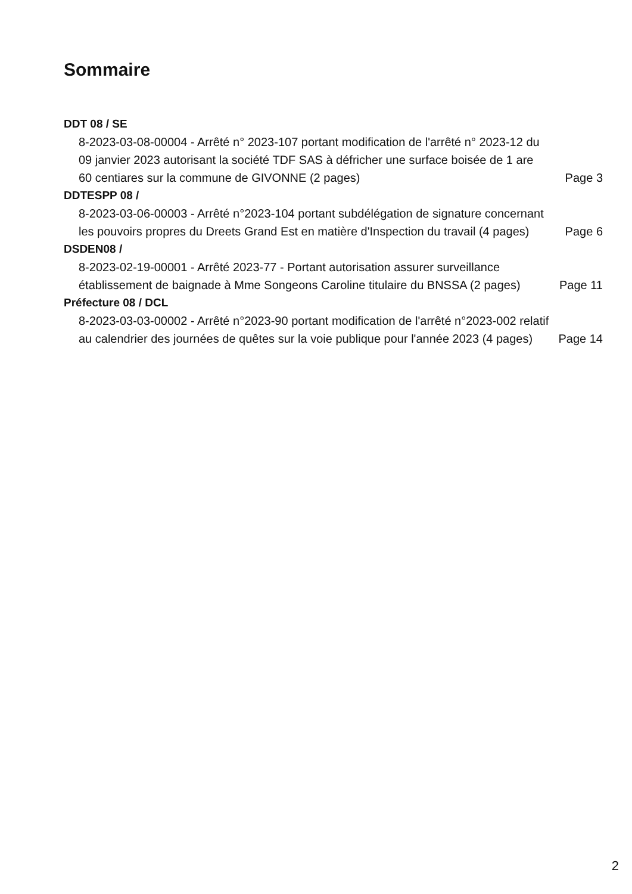Sommaire
DDT 08 / SE
8-2023-03-08-00004 - Arrêté n° 2023-107 portant modification de l'arrêté n° 2023-12 du 09 janvier 2023 autorisant la société TDF SAS à défricher une surface boisée de 1 are 60 centiares sur la commune de GIVONNE (2 pages)
Page 3
DDTESPP 08 /
8-2023-03-06-00003 - Arrêté n°2023-104 portant subdélégation de signature concernant les pouvoirs propres du Dreets Grand Est en matière d'Inspection du travail (4 pages)
Page 6
DSDEN08 /
8-2023-02-19-00001 - Arrêté 2023-77 - Portant autorisation assurer surveillance établissement de baignade à Mme Songeons Caroline titulaire du BNSSA (2 pages)
Page 11
Préfecture 08 / DCL
8-2023-03-03-00002 - Arrêté n°2023-90 portant modification de l'arrêté n°2023-002 relatif au calendrier des journées de quêtes sur la voie publique pour l'année 2023 (4 pages)
Page 14
2